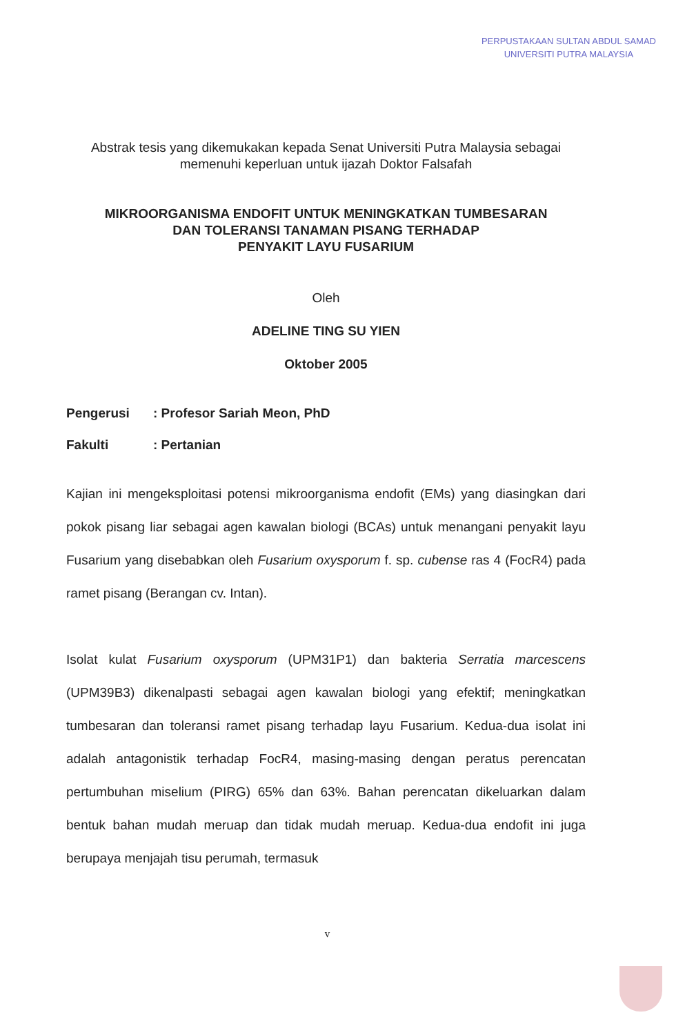PERPUSTAKAAN SULTAN ABDUL SAMAD
UNIVERSITI PUTRA MALAYSIA
Abstrak tesis yang dikemukakan kepada Senat Universiti Putra Malaysia sebagai memenuhi keperluan untuk ijazah Doktor Falsafah
MIKROORGANISMA ENDOFIT UNTUK MENINGKATKAN TUMBESARAN
DAN TOLERANSI TANAMAN PISANG TERHADAP
PENYAKIT LAYU FUSARIUM
Oleh
ADELINE TING SU YIEN
Oktober 2005
Pengerusi: Profesor Sariah Meon, PhD
Fakulti: Pertanian
Kajian ini mengeksploitasi potensi mikroorganisma endofit (EMs) yang diasingkan dari pokok pisang liar sebagai agen kawalan biologi (BCAs) untuk menangani penyakit layu Fusarium yang disebabkan oleh Fusarium oxysporum f. sp. cubense ras 4 (FocR4) pada ramet pisang (Berangan cv. Intan).
Isolat kulat Fusarium oxysporum (UPM31P1) dan bakteria Serratia marcescens (UPM39B3) dikenalpasti sebagai agen kawalan biologi yang efektif; meningkatkan tumbesaran dan toleransi ramet pisang terhadap layu Fusarium. Kedua-dua isolat ini adalah antagonistik terhadap FocR4, masing-masing dengan peratus perencatan pertumbuhan miselium (PIRG) 65% dan 63%. Bahan perencatan dikeluarkan dalam bentuk bahan mudah meruap dan tidak mudah meruap. Kedua-dua endofit ini juga berupaya menjajah tisu perumah, termasuk
v